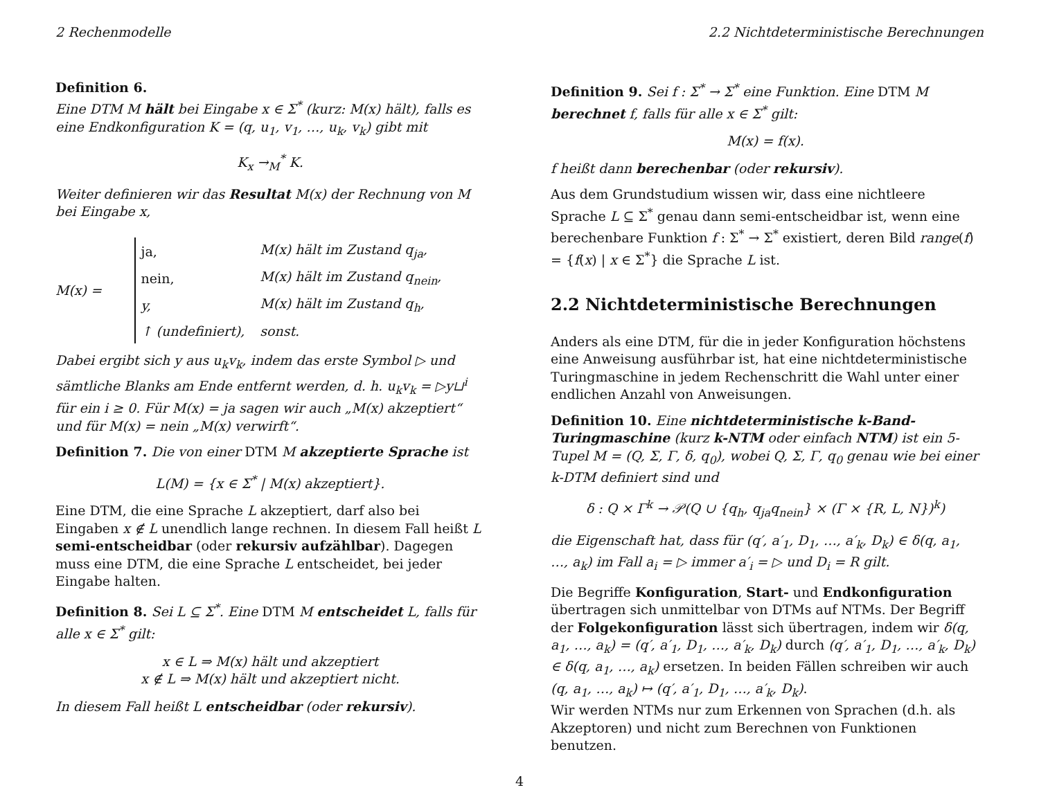2 Rechenmodelle 2.2 Nichtdeterministische Berechnungen
Definition 6.
Eine DTM M hält bei Eingabe x ∈ Σ<sup>*</sup> (kurz: M(x) hält), falls es eine Endkonfiguration K = (q, u<sub>1</sub>, v<sub>1</sub>, …, u<sub>k</sub>, v<sub>k</sub>) gibt mit
K<sub>x</sub> →<sub>M</sub><sup>*</sup> K.
Weiter definieren wir das Resultat M(x) der Rechnung von M bei Eingabe x,
M(x) =
| ja, | M(x) hält im Zustand q<sub>ja</sub>, |
| nein, | M(x) hält im Zustand q<sub>nein</sub>, |
| y, | M(x) hält im Zustand q<sub>h</sub>, |
| ↑ (undefiniert), | sonst. |
Dabei ergibt sich y aus u<sub>k</sub>v<sub>k</sub>, indem das erste Symbol ▷ und sämtliche Blanks am Ende entfernt werden, d. h. u<sub>k</sub>v<sub>k</sub> = ▷y⊔<sup>i</sup> für ein i ≥ 0. Für M(x) = ja sagen wir auch „M(x) akzeptiert“ und für M(x) = nein „M(x) verwirft“.
Definition 7. Die von einer DTM M akzeptierte Sprache ist
L(M) = {x ∈ Σ<sup>*</sup> | M(x) akzeptiert}.
Eine DTM, die eine Sprache L akzeptiert, darf also bei Eingaben x ∉ L unendlich lange rechnen. In diesem Fall heißt L semi-entscheidbar (oder rekursiv aufzählbar). Dagegen muss eine DTM, die eine Sprache L entscheidet, bei jeder Eingabe halten.
Definition 8. Sei L ⊆ Σ<sup>*</sup>. Eine DTM M entscheidet L, falls für alle x ∈ Σ<sup>*</sup> gilt:
x ∈ L ⇒ M(x) hält und akzeptiert
x ∉ L ⇒ M(x) hält und akzeptiert nicht.
In diesem Fall heißt L entscheidbar (oder rekursiv).
Definition 9. Sei f : Σ<sup>*</sup> → Σ<sup>*</sup> eine Funktion. Eine DTM M berechnet f, falls für alle x ∈ Σ<sup>*</sup> gilt:
M(x) = f(x).
f heißt dann berechenbar (oder rekursiv).
Aus dem Grundstudium wissen wir, dass eine nichtleere Sprache L ⊆ Σ<sup>*</sup> genau dann semi-entscheidbar ist, wenn eine berechenbare Funktion f : Σ<sup>*</sup> → Σ<sup>*</sup> existiert, deren Bild range(f) = {f(x) | x ∈ Σ<sup>*</sup>} die Sprache L ist.
2.2 Nichtdeterministische Berechnungen
Anders als eine DTM, für die in jeder Konfiguration höchstens eine Anweisung ausführbar ist, hat eine nichtdeterministische Turingmaschine in jedem Rechenschritt die Wahl unter einer endlichen Anzahl von Anweisungen.
Definition 10. Eine nichtdeterministische k-Band-Turingmaschine (kurz k-NTM oder einfach NTM) ist ein 5-Tupel M = (Q, Σ, Γ, δ, q<sub>0</sub>), wobei Q, Σ, Γ, q<sub>0</sub> genau wie bei einer k-DTM definiert sind und
δ : Q × Γ<sup>k</sup> → 𝒫(Q ∪ {q<sub>h</sub>, q<sub>ja</sub>q<sub>nein</sub>} × (Γ × {R, L, N})<sup>k</sup>)
die Eigenschaft hat, dass für (q′, a′<sub>1</sub>, D<sub>1</sub>, …, a′<sub>k</sub>, D<sub>k</sub>) ∈ δ(q, a<sub>1</sub>, …, a<sub>k</sub>) im Fall a<sub>i</sub> = ▷ immer a′<sub>i</sub> = ▷ und D<sub>i</sub> = R gilt.
Die Begriffe Konfiguration, Start- und Endkonfiguration übertragen sich unmittelbar von DTMs auf NTMs. Der Begriff der Folgekonfiguration lässt sich übertragen, indem wir δ(q, a<sub>1</sub>, …, a<sub>k</sub>) = (q′, a′<sub>1</sub>, D<sub>1</sub>, …, a′<sub>k</sub>, D<sub>k</sub>) durch (q′, a′<sub>1</sub>, D<sub>1</sub>, …, a′<sub>k</sub>, D<sub>k</sub>) ∈ δ(q, a<sub>1</sub>, …, a<sub>k</sub>) ersetzen. In beiden Fällen schreiben wir auch (q, a<sub>1</sub>, …, a<sub>k</sub>) ↦ (q′, a′<sub>1</sub>, D<sub>1</sub>, …, a′<sub>k</sub>, D<sub>k</sub>).
Wir werden NTMs nur zum Erkennen von Sprachen (d.h. als Akzeptoren) und nicht zum Berechnen von Funktionen benutzen.
4